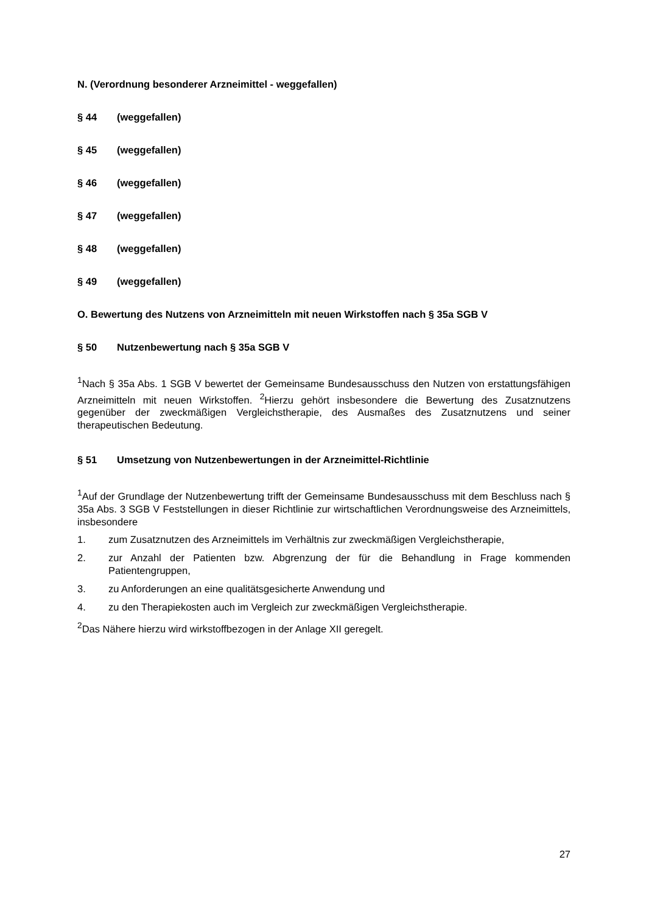N. (Verordnung besonderer Arzneimittel - weggefallen)
§ 44 (weggefallen)
§ 45 (weggefallen)
§ 46 (weggefallen)
§ 47 (weggefallen)
§ 48 (weggefallen)
§ 49 (weggefallen)
O. Bewertung des Nutzens von Arzneimitteln mit neuen Wirkstoffen nach § 35a SGB V
§ 50 Nutzenbewertung nach § 35a SGB V
<sup>1</sup> Nach § 35a Abs. 1 SGB V bewertet der Gemeinsame Bundesausschuss den Nutzen von erstattungsfähigen Arzneimitteln mit neuen Wirkstoffen. <sup>2</sup>Hierzu gehört insbesondere die Bewertung des Zusatznutzens gegenüber der zweckmäßigen Vergleichstherapie, des Ausmaßes des Zusatznutzens und seiner therapeutischen Bedeutung.
§ 51 Umsetzung von Nutzenbewertungen in der Arzneimittel-Richtlinie
<sup>1</sup> Auf der Grundlage der Nutzenbewertung trifft der Gemeinsame Bundesausschuss mit dem Beschluss nach § 35a Abs. 3 SGB V Feststellungen in dieser Richtlinie zur wirtschaftlichen Verordnungsweise des Arzneimittels, insbesondere
1. zum Zusatznutzen des Arzneimittels im Verhältnis zur zweckmäßigen Vergleichstherapie,
2. zur Anzahl der Patienten bzw. Abgrenzung der für die Behandlung in Frage kommenden Patientengruppen,
3. zu Anforderungen an eine qualitätsgesicherte Anwendung und
4. zu den Therapiekosten auch im Vergleich zur zweckmäßigen Vergleichstherapie.
<sup>2</sup> Das Nähere hierzu wird wirkstoffbezogen in der Anlage XII geregelt.
27